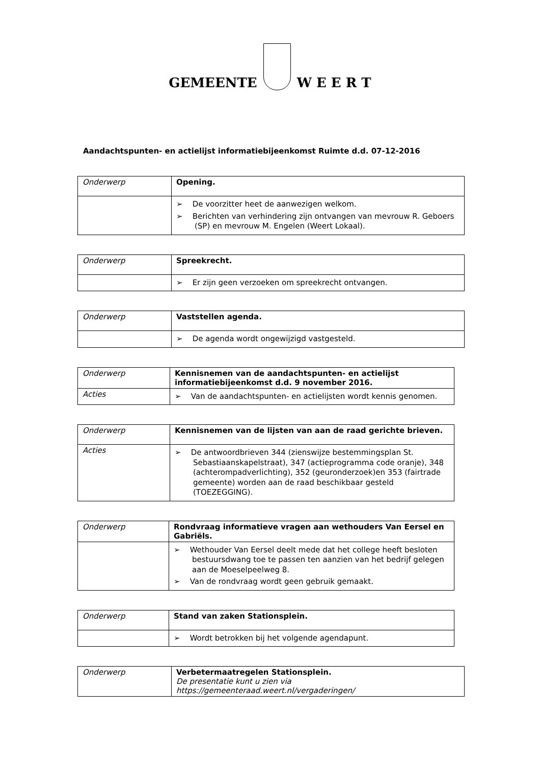GEMEENTE
W E E R T
Aandachtspunten- en actielijst informatiebijeenkomst Ruimte d.d. 07-12-2016
| Onderwerp | Opening. |
| | ➢ De voorzitter heet de aanwezigen welkom. ➢ Berichten van verhindering zijn ontvangen van mevrouw R. Geboers (SP) en mevrouw M. Engelen (Weert Lokaal). |
| Onderwerp | Spreekrecht. |
| | ➢ Er zijn geen verzoeken om spreekrecht ontvangen. |
| Onderwerp | Vaststellen agenda. |
| | ➢ De agenda wordt ongewijzigd vastgesteld. |
| Onderwerp | Kennisnemen van de aandachtspunten- en actielijst informatiebijeenkomst d.d. 9 november 2016. |
| Acties | ➢ Van de aandachtspunten- en actielijsten wordt kennis genomen. |
| Onderwerp | Kennisnemen van de lijsten van aan de raad gerichte brieven. |
| Acties | ➢ De antwoordbrieven 344 (zienswijze bestemmingsplan St. Sebastiaanskapelstraat), 347 (actieprogramma code oranje), 348 (achterompadverlichting), 352 (geuronderzoek)en 353 (fairtrade gemeente) worden aan de raad beschikbaar gesteld (TOEZEGGING). |
| Onderwerp | Rondvraag informatieve vragen aan wethouders Van Eersel en Gabriëls. |
| | ➢ Wethouder Van Eersel deelt mede dat het college heeft besloten bestuursdwang toe te passen ten aanzien van het bedrijf gelegen aan de Moeselpeelweg 8. ➢ Van de rondvraag wordt geen gebruik gemaakt. |
| Onderwerp | Stand van zaken Stationsplein. |
| | ➢ Wordt betrokken bij het volgende agendapunt. |
| Onderwerp | Verbetermaatregelen Stationsplein. De presentatie kunt u zien via https://gemeenteraad.weert.nl/vergaderingen/ |